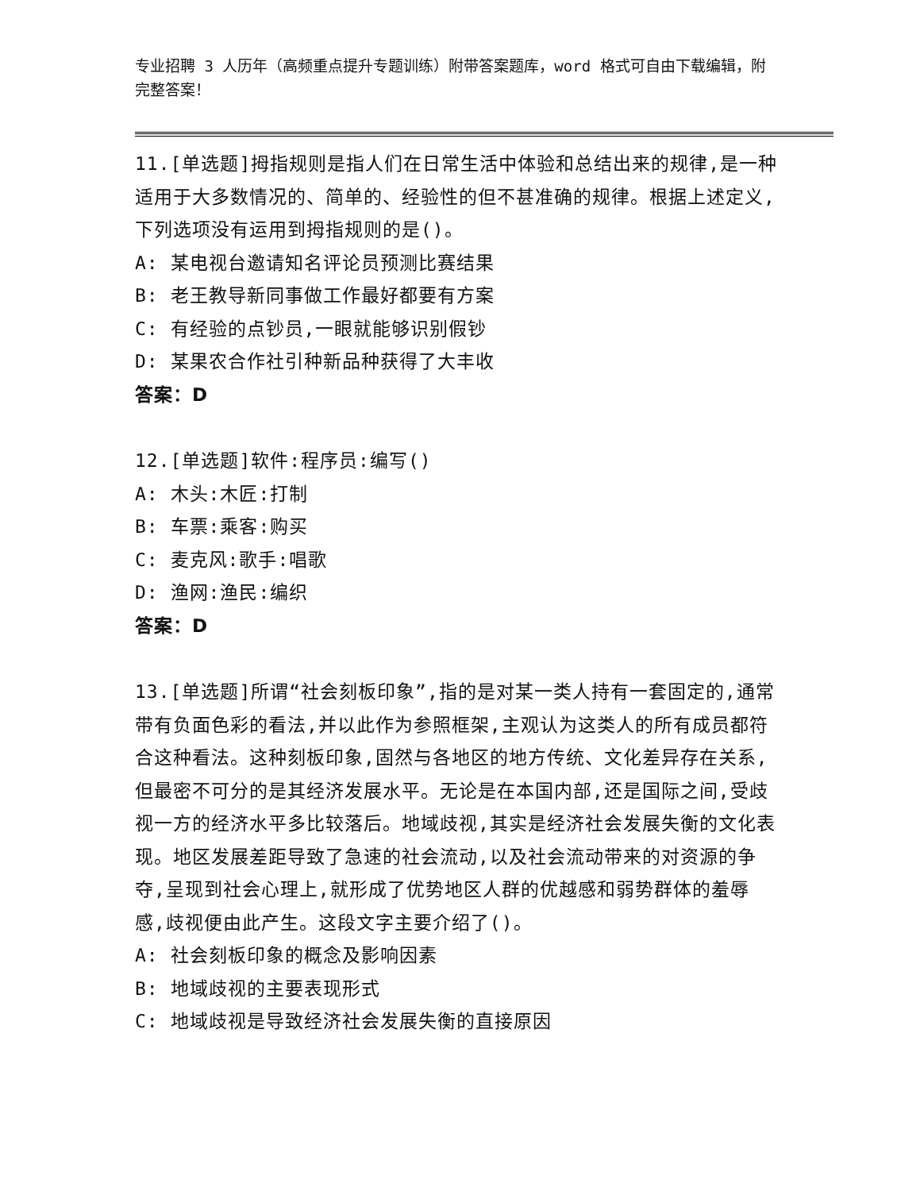专业招聘 3 人历年（高频重点提升专题训练）附带答案题库，word 格式可自由下载编辑，附完整答案！
11.[单选题]拇指规则是指人们在日常生活中体验和总结出来的规律,是一种适用于大多数情况的、简单的、经验性的但不甚准确的规律。根据上述定义,下列选项没有运用到拇指规则的是()。
A: 某电视台邀请知名评论员预测比赛结果
B: 老王教导新同事做工作最好都要有方案
C: 有经验的点钞员,一眼就能够识别假钞
D: 某果农合作社引种新品种获得了大丰收
答案：D
12.[单选题]软件:程序员:编写()
A: 木头:木匠:打制
B: 车票:乘客:购买
C: 麦克风:歌手:唱歌
D: 渔网:渔民:编织
答案：D
13.[单选题]所谓“社会刻板印象”,指的是对某一类人持有一套固定的,通常带有负面色彩的看法,并以此作为参照框架,主观认为这类人的所有成员都符合这种看法。这种刻板印象,固然与各地区的地方传统、文化差异存在关系,但最密不可分的是其经济发展水平。无论是在本国内部,还是国际之间,受歧视一方的经济水平多比较落后。地域歧视,其实是经济社会发展失衡的文化表现。地区发展差距导致了急速的社会流动,以及社会流动带来的对资源的争夺,呈现到社会心理上,就形成了优势地区人群的优越感和弱势群体的羞辱感,歧视便由此产生。这段文字主要介绍了()。
A: 社会刻板印象的概念及影响因素
B: 地域歧视的主要表现形式
C: 地域歧视是导致经济社会发展失衡的直接原因